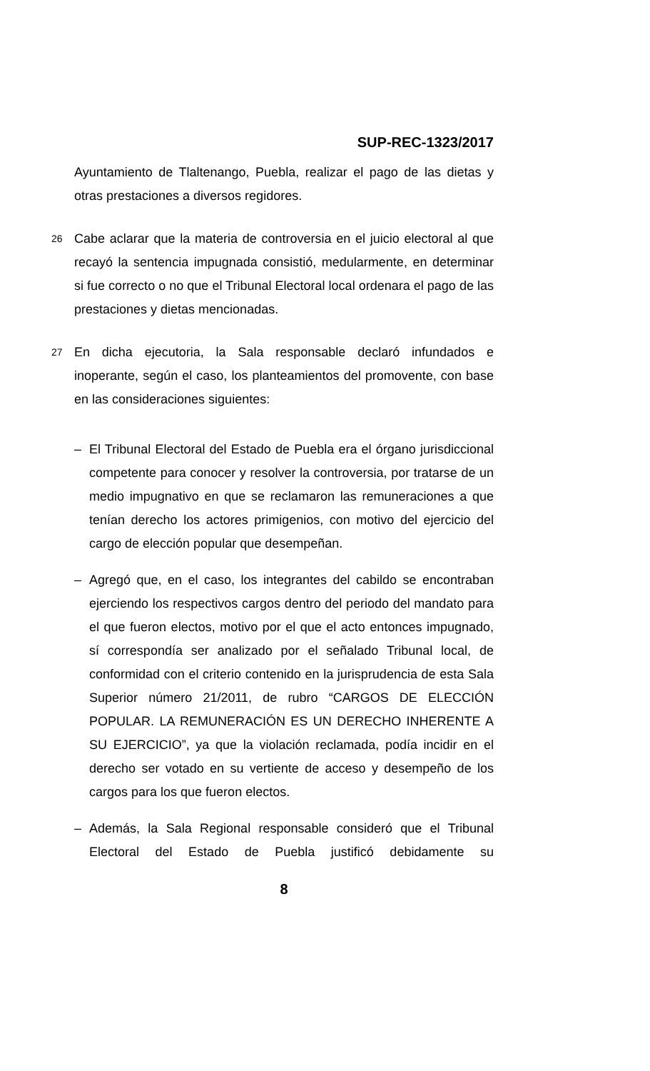SUP-REC-1323/2017
Ayuntamiento de Tlaltenango, Puebla, realizar el pago de las dietas y otras prestaciones a diversos regidores.
26
Cabe aclarar que la materia de controversia en el juicio electoral al que recayó la sentencia impugnada consistió, medularmente, en determinar si fue correcto o no que el Tribunal Electoral local ordenara el pago de las prestaciones y dietas mencionadas.
27
En dicha ejecutoria, la Sala responsable declaró infundados e inoperante, según el caso, los planteamientos del promovente, con base en las consideraciones siguientes:
– El Tribunal Electoral del Estado de Puebla era el órgano jurisdiccional competente para conocer y resolver la controversia, por tratarse de un medio impugnativo en que se reclamaron las remuneraciones a que tenían derecho los actores primigenios, con motivo del ejercicio del cargo de elección popular que desempeñan.
– Agregó que, en el caso, los integrantes del cabildo se encontraban ejerciendo los respectivos cargos dentro del periodo del mandato para el que fueron electos, motivo por el que el acto entonces impugnado, sí correspondía ser analizado por el señalado Tribunal local, de conformidad con el criterio contenido en la jurisprudencia de esta Sala Superior número 21/2011, de rubro “CARGOS DE ELECCIÓN POPULAR. LA REMUNERACIÓN ES UN DERECHO INHERENTE A SU EJERCICIO”, ya que la violación reclamada, podía incidir en el derecho ser votado en su vertiente de acceso y desempeño de los cargos para los que fueron electos.
– Además, la Sala Regional responsable consideró que el Tribunal Electoral del Estado de Puebla justificó debidamente su
8